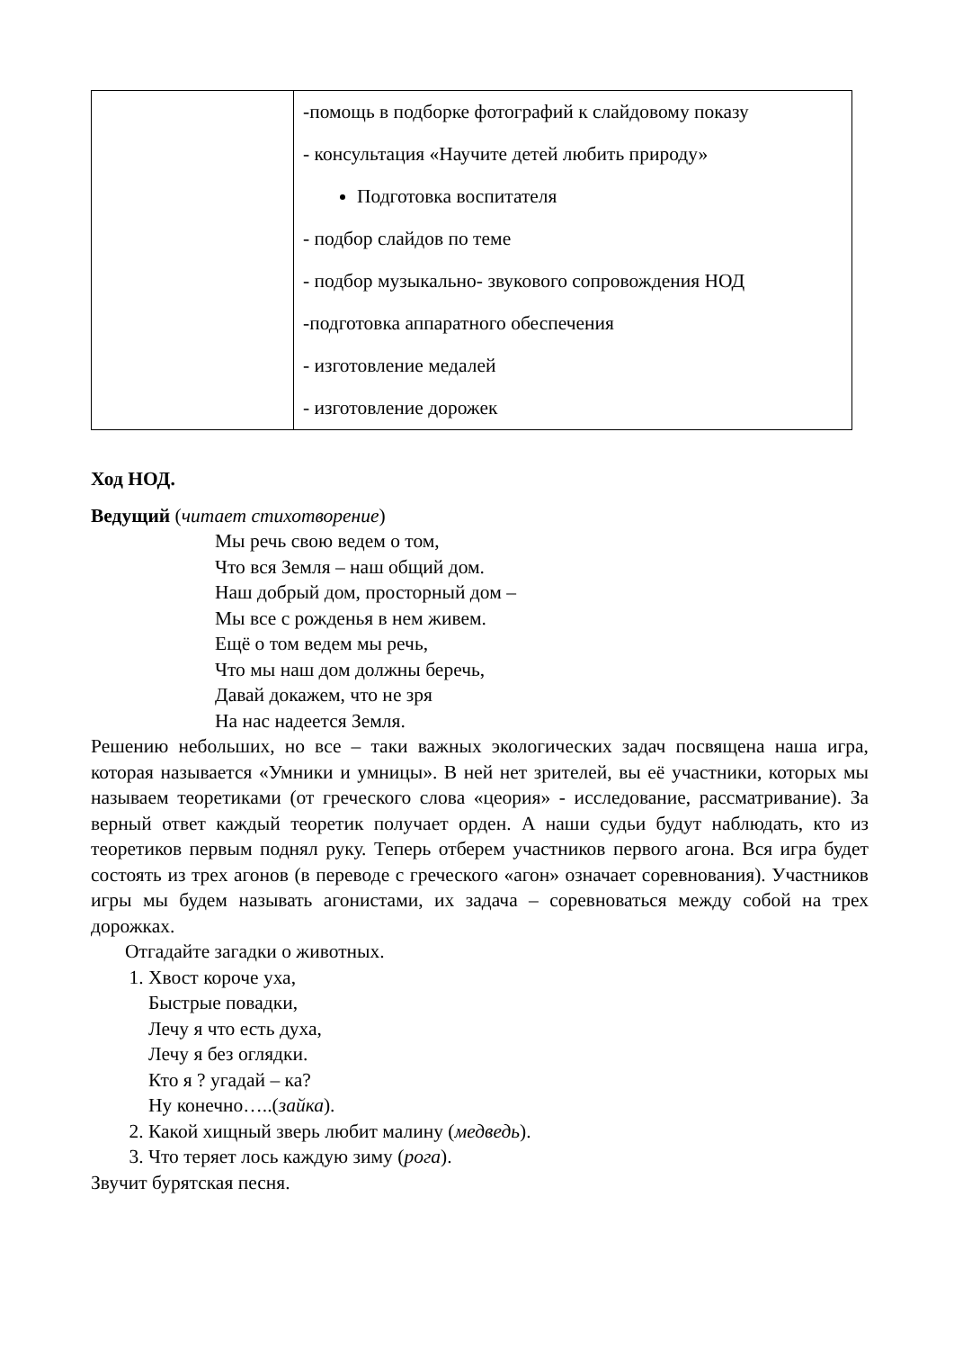| | -помощь в подборке фотографий к слайдовому показу - консультация «Научите детей любить природу» Подготовка воспитателя - подбор слайдов по теме - подбор музыкально- звукового сопровождения НОД -подготовка аппаратного обеспечения - изготовление медалей - изготовление дорожек |
Ход НОД.
Ведущий (читает стихотворение)
Мы речь свою ведем о том,
Что вся Земля – наш общий дом.
Наш добрый дом, просторный дом –
Мы все с рожденья в нем живем.
Ещё о том ведем мы речь,
Что мы наш дом должны беречь,
Давай докажем, что не зря
На нас надеется Земля.
Решению небольших, но все – таки важных экологических задач посвящена наша игра, которая называется «Умники и умницы». В ней нет зрителей, вы её участники, которых мы называем теоретиками (от греческого слова «цеория» - исследование, рассматривание). За верный ответ каждый теоретик получает орден. А наши судьи будут наблюдать, кто из теоретиков первым поднял руку. Теперь отберем участников первого агона. Вся игра будет состоять из трех агонов (в переводе с греческого «агон» означает соревнования). Участников игры мы будем называть агонистами, их задача – соревноваться между собой на трех дорожках.
Отгадайте загадки о животных.
1. Хвост короче уха,
Быстрые повадки,
Лечу я что есть духа,
Лечу я без оглядки.
Кто я ? угадай – ка?
Ну конечно…..(зайка).
2. Какой хищный зверь любит малину (медведь).
3. Что теряет лось каждую зиму (рога).
Звучит бурятская песня.